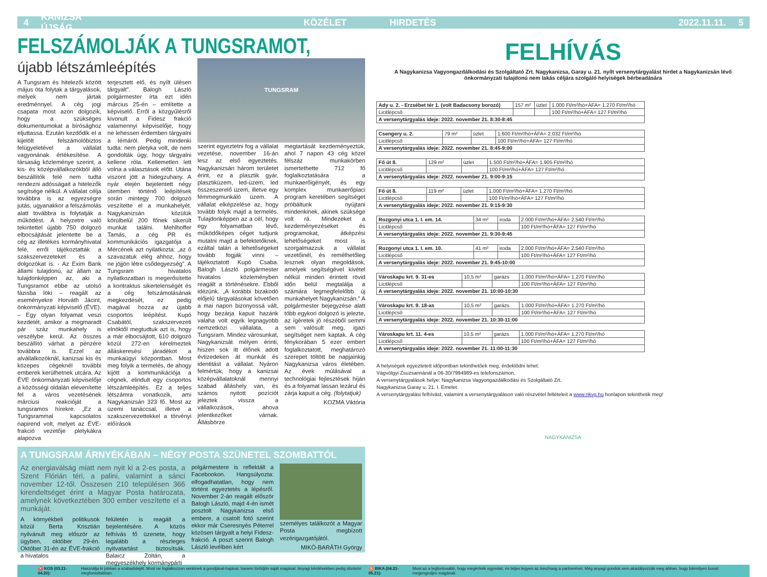4 KANIZSA ÚJSÁG KÖZÉLET HIRDETÉS 2022.11.11. 5
FELSZÁMOLJÁK A TUNGSRAMOT,
újabb létszámleépítés
A Tungsram és hitelezői között május óta folytak a tárgyalások, melyek nem jártak eredménnyel. A cég jogi csapata most azon dolgozik, hogy a szükséges dokumentumokat a bírósághoz eljuttassa. Ezután kezdődik el a kijelölt felszámolóbiztos felügyeletével a vállalat vagyonának értékesítése. A társaság közleménye szerint, a kis- és középvállalkozókból álló beszállítók felé nem tudta rendezni adósságait a hitelezők segítsége nélkül. A vállalat célja továbbra is az egyezségre jutás, ugyanakkor a felszámolás alatt továbbra is folytatják a működést. A helyzetre való tekintettel újabb 750 dolgozó elbocsájtását jelentette be a cég az illetékes kormányhivatal felé, erről tájékoztatták a szakszervezeteket és a dolgozókat is. - Az Exim Bank állami tulajdonú, az állam az tulajdonképpen az, aki a Tungsramot ebbe az utolsó fázisba löki – reagált az eseményekre Horváth Jácint, önkormányzati képviselő (ÉVE). – Egy olyan folyamat veszi kezdetét, amikor a megmaradt pár száz munkahely is veszélybe kerül. Az összes beszállító várhat a pénzére továbbra is. Ezzel az alvállalkozóknál, kanizsai kis és közepes cégeknél további emberek kerülhetnek utcára. Az ÉVE önkormányzati képviselője a közösségi oldalán elevenítette fel a város vezetésének márciusi reakcióját a tungsramos hírekre. „Ez a Tungsrammal kapcsolatos napirend volt, melyet az ÉVE-frakció vezetője pletykákra alapozva
terjesztett elő, és nyílt ülésen tárgyalt”. Balogh László polgármester írta ezt idén március 25-én – említette a képviselő. Erről a közgyűlésről kivonult a Fidesz frakció valamennyi képviselője, hogy ne lehessen érdemben tárgyalni a témáról. Pedig mindenki tudta: nem pletyka volt, de nem gondolták úgy, hogy tárgyalni kellene róla. Kellemetlen lett volna a választások előtt. Utána viszont jött a hidegzuhany. A nyár elején bejelentett négy ütemben történő leépítések során mintegy 700 dolgozó veszítette el a munkahelyét. Nagykanizsán közülük körülbelül 200 főnek sikerült munkát találni. Mehlhoffer Tamás, a cég PR és kommunikációs igazgatója a Mércének azt nyilatkozta: „az ő szavazatuk elég ahhoz, hogy ne jöjjön létre csődegyezség”. A Tungsram hivatalos nyilatkozatban is megerősítette a kontraktus sikertelenségét és a cég felszámolásának megkezdését, ez pedig magával hozza az újabb csoportos leépítést. Kupó Csabától, szakszervezeti elnöktől megtudtuk azt is, hogy a már elbocsájtott, 610 dolgozó közül 272-en kérelmeztek álláskeresési járadékot a munkaügyi központban. Most meg folyik a termelés, de ahogy kijött a kommunikációja a cégnek, elindult egy csoportos létszámleépítés. Ez a teljes létszámra vonatkozik, ami Nagykanizsán 323 fő. Most az üzemi tanáccsal, illetve a szakszervezettekkel a törvényi előírások
TUNGSRAM
szerint egyeztetni fog a vállalat vezetése, november 16-án lesz az első egyeztetés. Nagykanizsán három területet érint, ez a plasztik gyár, plasztiküzem, led-üzem, led összeszerelő üzem, illetve egy fémmegmunkáló üzem. A vállalat elképzelése az, hogy tovább folyik majd a termelés. Tulajdonképpen az a cél, hogy egy folyamatban lévő, működőképes céget tudjunk mutatni majd a befektetőknek, ezáltal talán a lehetőségeket tovább fogják vinni – tájékoztatott Kupó Csaba. Balogh László polgármester hivatalos közleményben reagált a történésekre. Ebből idézünk. „A korábbi bizakodó előjelű tárgyalásokat követően a mai napon bizonyossá vált, hogy bezárja kapuit hazánk valaha volt egyik legnagyobb nemzetközi vállalata, a Tungsram. Mindez városunkat, Nagykanizsát mélyen érinti, hiszen sok itt élőnek adott évtizedeken át munkát és identitást a vállalat. Nyáron felmértük, hogy a kanizsai középvállalatoknál mennyi szabad álláshely van, és számos nyitott pozíciót jeleztek vissza a vállalkozások, ahova jelentkezőket várnak. Állásbörze
megtartását kezdeményeztük, ahol 7 napon 43 cég közel félszáz munkakörben ismertethette 712 fő foglalkoztatására a munkaerőigényét, és egy komplex munkaerőpiaci program keretében segítséget próbáltunk nyújtani mindenkinek, akinek szüksége volt rá. Mindezeket a kezdeményezéseket és programokat, átképzési lehetőségeket most is szorgalmazzuk a vállalat vezetőinél, és remélhetőleg lesznek olyan megoldások, amelyek segítségével kivétel nélkül minden érintett rövid időn belül megtalálja a számára legmegfelelőbb új munkahelyet Nagykanizsán.” A polgármester bejegyzése alatt több egykori dolgozó is jelezte, az ígéretek jó részéből semmi sem valósult meg, igazi segítséget nem kaptak. A cég fénykorában 5 ezer embert foglalkoztatott, meghatározó szerepet töltött be napjainkig Nagykanizsa város életében. Az évek múlásával a technológiai fejlesztések híján és a folyamat lassan lezárul és zárja kapuit a cég. (folytatjuk)
KOZMA Viktória
A TUNGSRAM ÁRNYÉKÁBAN – NÉGY POSTA SZÜNETEL SZOMBATTÓL
Az energiaválság miatt nem nyit ki a 2-es posta, a Szent Flórián téri, a palini, valamint a sánci november 12-től. Összesen 210 településen 366 kirendeltséget érint a Magyar Posta határozata, amelynek következtében 300 ember veszítette el a munkáját.
A környékbeli politikusok közül Berta Krisztián nyilvánult meg először az ügyben, október 29-én. Október 31-én az ÉVE-frakció a hivatalos
felületén is reagált a bejelentésére. A közös felhívás fő üzenete, hogy legalább a részleges nyitvatartást biztosítsák. Balaicz Zoltán, a megyeszékhely kormánypárti
polgármestere is reflektált a Facebookon. Hangsúlyozta: elfogadhatatlan, hogy nem történt egyeztetés a lépésről. November 2-án reagált először Balogh László, majd 4-én ismét posztolt Nagykanizsa első embere, a csatolt fotó szerint ekkor már Cseresnyés Péterrel közösen tárgyalt a helyi Fidesz-frakció. A poszt szerint Balogh László levélben kért
személyes találkozót a Magyar Posta megbízott vezérigazgatójától.
MIKÓ-BARÁTH György
FELHÍVÁS
A Nagykanizsa Vagyongazdálkodási és Szolgáltató Zrt. Nagykanizsa, Garay u. 21. nyílt versenytárgyalást hirdet a Nagykanizsán lévő önkormányzati tulajdonú nem lakás céljára szolgáló helyiségek bérbeadására
| Ady u. 2. - Erzsébet tér 1. (volt Badacsony borozó) | 157 m² | üzlet | 1.000 Ft/m²/hó+ÁFA= 1.270 Ft/m²/hó |
| Licitlépcső | | | 100 Ft/m²/hó+ÁFA= 127 Ft/m²/hó |
| A versenytárgyalás ideje: 2022. november 21. 8:30-8:45 | | | |
| Csengery u. 2. | 79 m² | üzlet | 1.600 Ft/m²/hó+ÁFA= 2.032 Ft/m²/hó |
| Licitlépcső | | | 100 Ft/m²/hó+ÁFA= 127 Ft/m²/hó |
| A versenytárgyalás ideje: 2022. november 21. 8:45-9:00 | | | |
| Fő út 8. | 129 m² | üzlet | 1.500 Ft/m²/hó+ÁFA= 1.905 Ft/m²/hó |
| Licitlépcső | | | 100 Ft/m²/hó+ÁFA= 127 Ft/m²/hó |
| A versenytárgyalás ideje: 2022. november 21. 9:00-9:15 | | | |
| Fő út 8. | 119 m² | üzlet | 1.000 Ft/m²/hó+ÁFA= 1.270 Ft/m²/hó |
| Licitlépcső | | | 100 Ft/m²/hó+ÁFA= 127 Ft/m²/hó |
| A versenytárgyalás ideje: 2022. november 21. 9:15-9:30 | | | |
| Rozgonyi utca 1. I. em. 14. | 34 m² | iroda | 2.000 Ft/m²/hó+ÁFA= 2.540 Ft/m²/hó |
| Licitlépcső | | | 100 Ft/m²/hó+ÁFA= 127 Ft/m²/hó |
| A versenytárgyalás ideje: 2022. november 21. 9:30-9:45 | | | |
| Rozgonyi utca 1. I. em. 10. | 41 m² | iroda | 2.000 Ft/m²/hó+ÁFA= 2.540 Ft/m²/hó |
| Licitlépcső | | | 100 Ft/m²/hó+ÁFA= 127 Ft/m²/hó |
| A versenytárgyalás ideje: 2022. november 21. 9:45-10:00 | | | |
| Városkapu krt. 9. 31-es | 10,5 m² | garázs | 1.000 Ft/m²/hó+ÁFA= 1.270 Ft/m²/hó |
| Licitlépcső | | | 100 Ft/m²/hó+ÁFA= 127 Ft/m²/hó |
| A versenytárgyalás ideje: 2022. november 21. 10:00-10:30 | | | |
| Városkapu krt. 9. 18-as | 10,5 m² | garázs | 1.000 Ft/m²/hó+ÁFA= 1.270 Ft/m²/hó |
| Licitlépcső | | | 100 Ft/m²/hó+ÁFA= 127 Ft/m²/hó |
| A versenytárgyalás ideje: 2022. november 21. 10:30-11:00 | | | |
| Városkapu krt. 11. 4-es | 10,5 m² | garázs | 1.000 Ft/m²/hó+ÁFA= 1.270 Ft/m²/hó |
| Licitlépcső | | | 100 Ft/m²/hó+ÁFA= 127 Ft/m²/hó |
| A versenytárgyalás ideje: 2022. november 21. 11:00-11:30 | | | |
A helyiségek egyeztetett időpontban tekinthetőek meg, érdeklődni lehet:
Vágvölgyi Zsuzsannánál a 06-30/7994989-es telefonszámon.
A versenytárgyalások helye: Nagykanizsa Vagyongazdálkodási és Szolgáltató Zrt.
Nagykanizsa Garay u. 21. I. Emelet
A versenytárgyalási felhívást, valamint a versenytárgyaláson való részvétel feltételeit a www.nkvg.hu honlapon tekinthetik meg!
NAGYKANIZSA
♈ KOS (03.21-04.20): Használja ki jobban a szabadidejét. Most ne foglalkozzon senkinek a gondjával-bajával, hanem törődjön saját magával. Anyagi kérdésekben pedig döntsön megfontoltabban. ♉ BIKA (04.21-05.21): Most az a legfontosabb, hogy megértsék egymást, és teljes legyen az összhang a partnerével. Még anyagi gondok sem akadályozzák meg abban, hogy bármilyen luxust megengedjen magának.